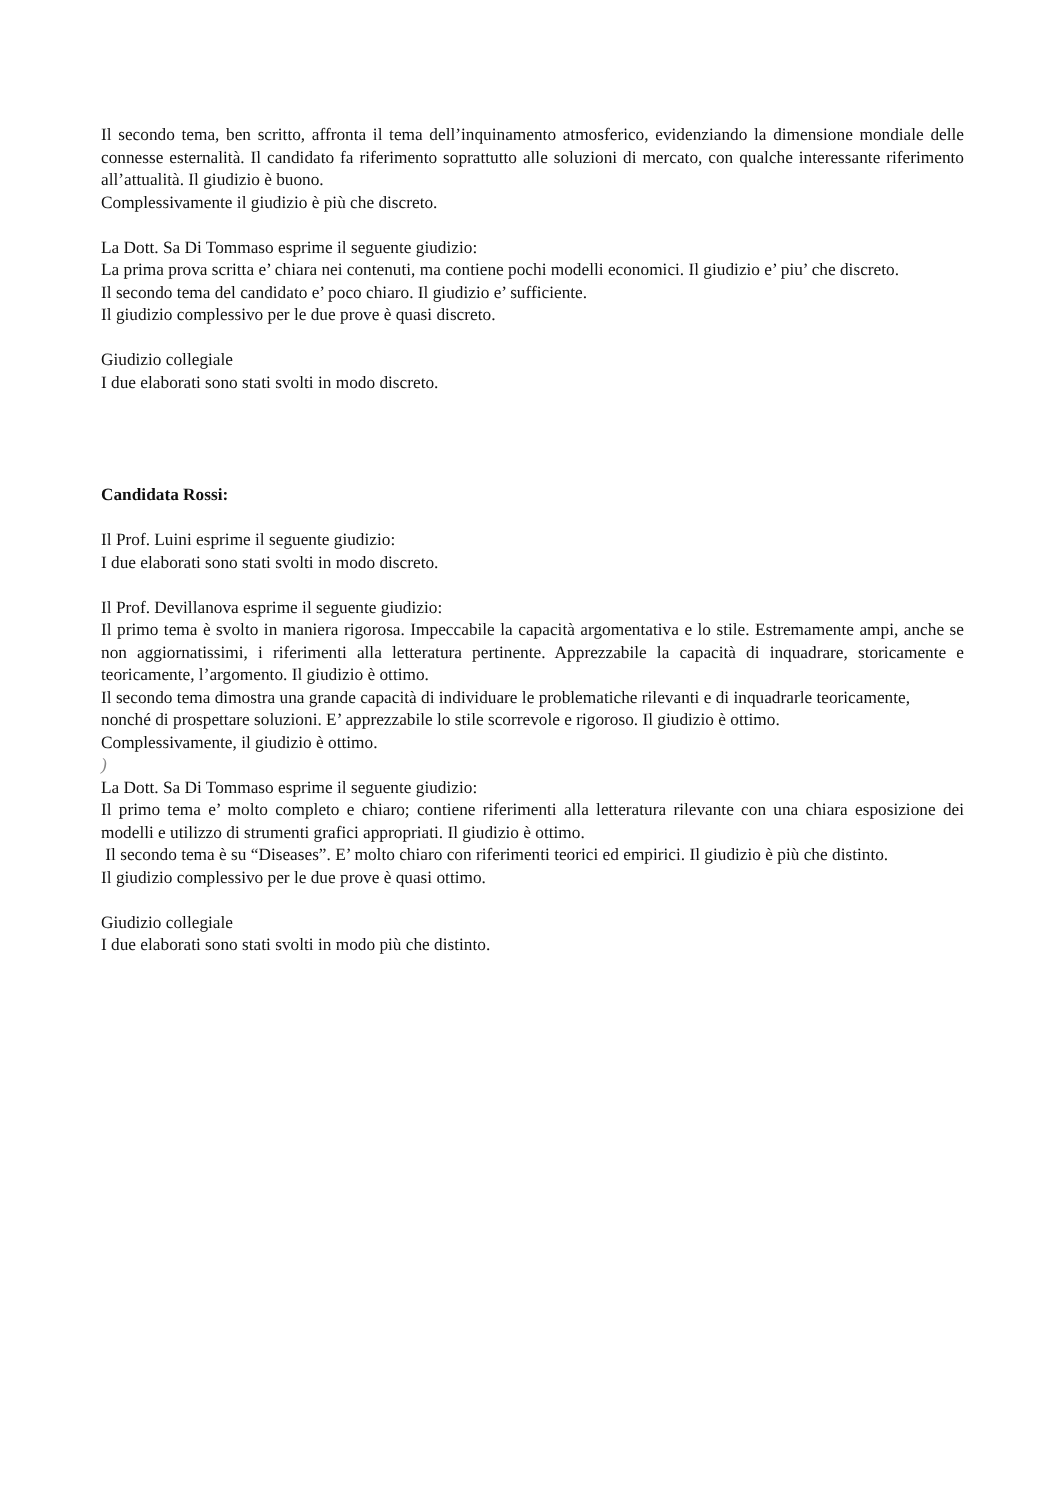Il secondo tema, ben scritto, affronta il tema dell’inquinamento atmosferico, evidenziando la dimensione mondiale delle connesse esternalità. Il candidato fa riferimento soprattutto alle soluzioni di mercato, con qualche interessante riferimento all’attualità. Il giudizio è buono.
Complessivamente il giudizio è più che discreto.
La Dott. Sa Di Tommaso esprime il seguente giudizio:
La prima prova scritta e’ chiara nei contenuti, ma contiene pochi modelli economici. Il giudizio e’ piu’ che discreto.
Il secondo tema del candidato e’ poco chiaro. Il giudizio e’ sufficiente.
Il giudizio complessivo per le due prove è quasi discreto.
Giudizio collegiale
I due elaborati sono stati svolti in modo discreto.
Candidata Rossi:
Il Prof. Luini esprime il seguente giudizio:
I due elaborati sono stati svolti in modo discreto.
Il Prof. Devillanova esprime il seguente giudizio:
Il primo tema è svolto in maniera rigorosa. Impeccabile la capacità argomentativa e lo stile. Estremamente ampi, anche se non aggiornatissimi, i riferimenti alla letteratura pertinente. Apprezzabile la capacità di inquadrare, storicamente e teoricamente, l’argomento. Il giudizio è ottimo.
Il secondo tema dimostra una grande capacità di individuare le problematiche rilevanti e di inquadrarle teoricamente, nonché di prospettare soluzioni. E’ apprezzabile lo stile scorrevole e rigoroso. Il giudizio è ottimo.
Complessivamente, il giudizio è ottimo.
)
La Dott. Sa Di Tommaso esprime il seguente giudizio:
Il primo tema e’ molto completo e chiaro; contiene riferimenti alla letteratura rilevante con una chiara esposizione dei modelli e utilizzo di strumenti grafici appropriati. Il giudizio è ottimo.
Il secondo tema è su “Diseases”. E’ molto chiaro con riferimenti teorici ed empirici. Il giudizio è più che distinto.
Il giudizio complessivo per le due prove è quasi ottimo.
Giudizio collegiale
I due elaborati sono stati svolti in modo più che distinto.